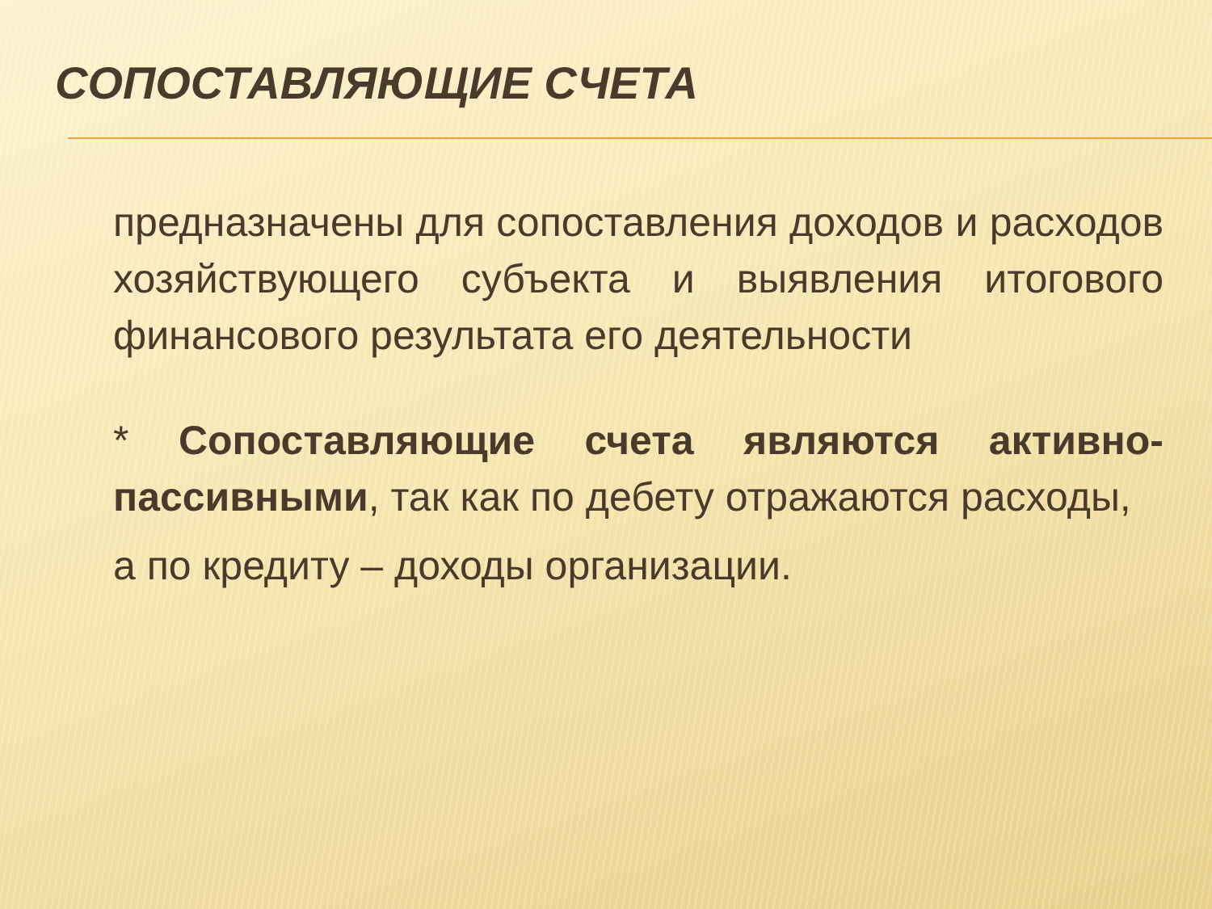СОПОСТАВЛЯЮЩИЕ СЧЕТА
предназначены для сопоставления доходов и расходов хозяйствующего субъекта и выявления итогового финансового результата его деятельности
* Сопоставляющие счета являются активно-пассивными, так как по дебету отражаются расходы,
а по кредиту – доходы организации.